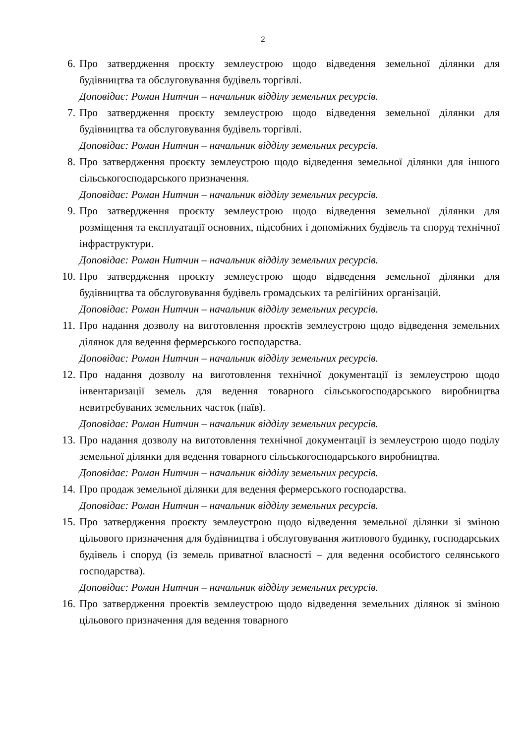2
6. Про затвердження проєкту землеустрою щодо відведення земельної ділянки для будівництва та обслуговування будівель торгівлі.
Доповідає: Роман Нитчин – начальник відділу земельних ресурсів.
7. Про затвердження проєкту землеустрою щодо відведення земельної ділянки для будівництва та обслуговування будівель торгівлі.
Доповідає: Роман Нитчин – начальник відділу земельних ресурсів.
8. Про затвердження проєкту землеустрою щодо відведення земельної ділянки для іншого сільськогосподарського призначення.
Доповідає: Роман Нитчин – начальник відділу земельних ресурсів.
9. Про затвердження проєкту землеустрою щодо відведення земельної ділянки для розміщення та експлуатації основних, підсобних і допоміжних будівель та споруд технічної інфраструктури.
Доповідає: Роман Нитчин – начальник відділу земельних ресурсів.
10. Про затвердження проєкту землеустрою щодо відведення земельної ділянки для будівництва та обслуговування будівель громадських та релігійних організацій.
Доповідає: Роман Нитчин – начальник відділу земельних ресурсів.
11. Про надання дозволу на виготовлення проєктів землеустрою щодо відведення земельних ділянок для ведення фермерського господарства.
Доповідає: Роман Нитчин – начальник відділу земельних ресурсів.
12. Про надання дозволу на виготовлення технічної документації із землеустрою щодо інвентаризації земель для ведення товарного сільськогосподарського виробництва невитребуваних земельних часток (паїв).
Доповідає: Роман Нитчин – начальник відділу земельних ресурсів.
13. Про надання дозволу на виготовлення технічної документації із землеустрою щодо поділу земельної ділянки для ведення товарного сільськогосподарського виробництва.
Доповідає: Роман Нитчин – начальник відділу земельних ресурсів.
14. Про продаж земельної ділянки для ведення фермерського господарства.
Доповідає: Роман Нитчин – начальник відділу земельних ресурсів.
15. Про затвердження проєкту землеустрою щодо відведення земельної ділянки зі зміною цільового призначення для будівництва і обслуговування житлового будинку, господарських будівель і споруд (із земель приватної власності – для ведення особистого селянського господарства).
Доповідає: Роман Нитчин – начальник відділу земельних ресурсів.
16. Про затвердження проектів землеустрою щодо відведення земельних ділянок зі зміною цільового призначення для ведення товарного